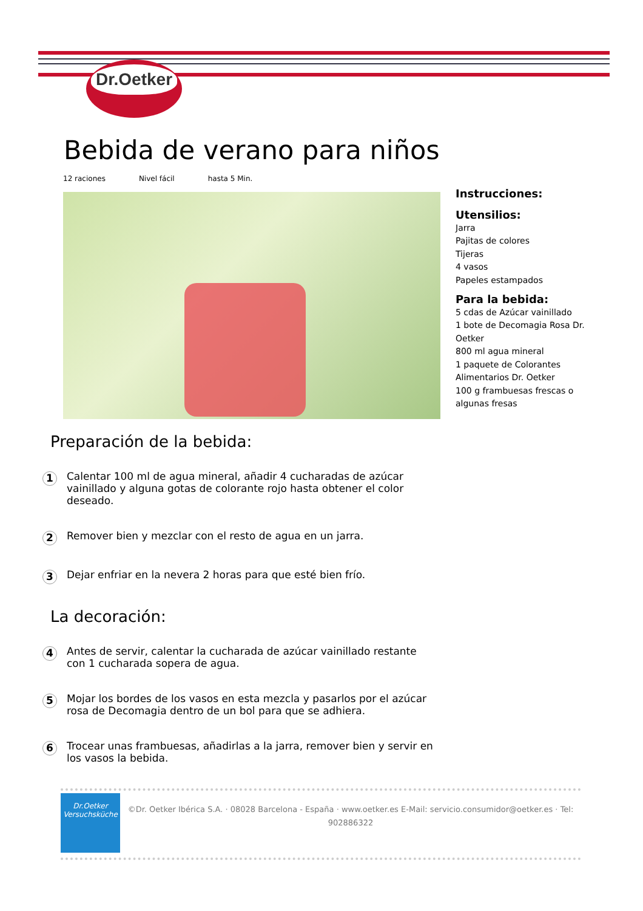Dr.Oetker
Bebida de verano para niños
12 raciones Nivel fácil hasta 5 Min.
Instrucciones:
Utensilios:
Jarra
Pajitas de colores
Tijeras
4 vasos
Papeles estampados
Para la bebida:
5 cdas de Azúcar vainillado
1 bote de Decomagia Rosa Dr. Oetker
800 ml agua mineral
1 paquete de Colorantes Alimentarios Dr. Oetker
100 g frambuesas frescas o algunas fresas
Preparación de la bebida:
1
Calentar 100 ml de agua mineral, añadir 4 cucharadas de azúcar vainillado y alguna gotas de colorante rojo hasta obtener el color deseado.
2
Remover bien y mezclar con el resto de agua en un jarra.
3
Dejar enfriar en la nevera 2 horas para que esté bien frío.
La decoración:
4
Antes de servir, calentar la cucharada de azúcar vainillado restante con 1 cucharada sopera de agua.
5
Mojar los bordes de los vasos en esta mezcla y pasarlos por el azúcar rosa de Decomagia dentro de un bol para que se adhiera.
6
Trocear unas frambuesas, añadirlas a la jarra, remover bien y servir en los vasos la bebida.
Dr.Oetker
Versuchsküche
©Dr. Oetker Ibérica S.A. · 08028 Barcelona - España · www.oetker.es E-Mail: servicio.consumidor@oetker.es · Tel: 902886322